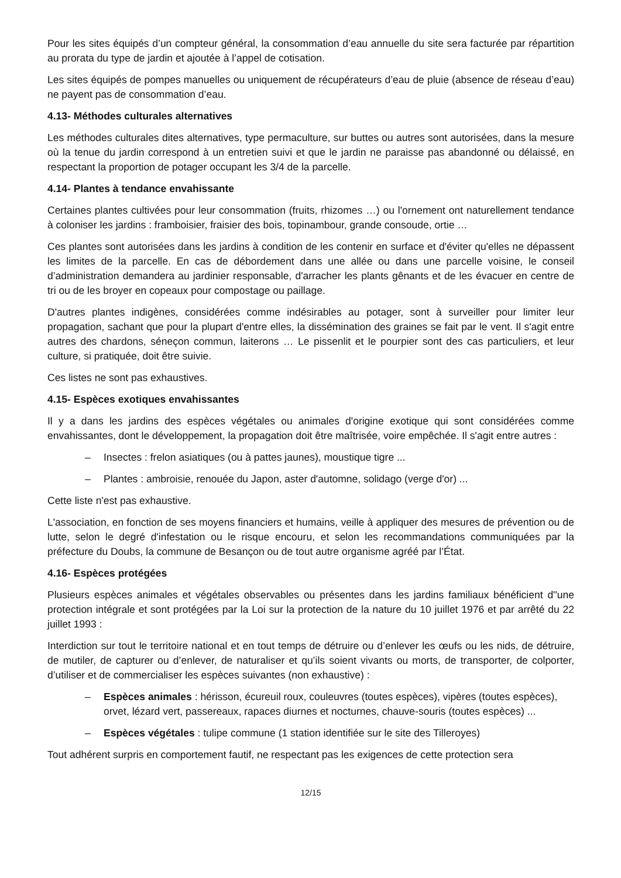Pour les sites équipés d’un compteur général, la consommation d’eau annuelle du site sera facturée par répartition au prorata du type de jardin et ajoutée à l’appel de cotisation.
Les sites équipés de pompes manuelles ou uniquement de récupérateurs d’eau de pluie (absence de réseau d’eau) ne payent pas de consommation d’eau.
4.13- Méthodes culturales alternatives
Les méthodes culturales dites alternatives, type permaculture, sur buttes ou autres sont autorisées, dans la mesure où la tenue du jardin correspond à un entretien suivi et que le jardin ne paraisse pas abandonné ou délaissé, en respectant la proportion de potager occupant les 3/4 de la parcelle.
4.14- Plantes à tendance envahissante
Certaines plantes cultivées pour leur consommation (fruits, rhizomes …) ou l'ornement ont naturellement tendance à coloniser les jardins : framboisier, fraisier des bois, topinambour, grande consoude, ortie …
Ces plantes sont autorisées dans les jardins à condition de les contenir en surface et d'éviter qu'elles ne dépassent les limites de la parcelle. En cas de débordement dans une allée ou dans une parcelle voisine, le conseil d’administration demandera au jardinier responsable, d'arracher les plants gênants et de les évacuer en centre de tri ou de les broyer en copeaux pour compostage ou paillage.
D'autres plantes indigènes, considérées comme indésirables au potager, sont à surveiller pour limiter leur propagation, sachant que pour la plupart d'entre elles, la dissémination des graines se fait par le vent. Il s'agit entre autres des chardons, séneçon commun, laiterons … Le pissenlit et le pourpier sont des cas particuliers, et leur culture, si pratiquée, doit être suivie.
Ces listes ne sont pas exhaustives.
4.15- Espèces exotiques envahissantes
Il y a dans les jardins des espèces végétales ou animales d'origine exotique qui sont considérées comme envahissantes, dont le développement, la propagation doit être maîtrisée, voire empêchée. Il s'agit entre autres :
– Insectes : frelon asiatiques (ou à pattes jaunes), moustique tigre ...
– Plantes : ambroisie, renouée du Japon, aster d'automne, solidago (verge d'or) ...
Cette liste n'est pas exhaustive.
L'association, en fonction de ses moyens financiers et humains, veille à appliquer des mesures de prévention ou de lutte, selon le degré d'infestation ou le risque encouru, et selon les recommandations communiquées par la préfecture du Doubs, la commune de Besançon ou de tout autre organisme agréé par l’État.
4.16- Espèces protégées
Plusieurs espèces animales et végétales observables ou présentes dans les jardins familiaux bénéficient d''une protection intégrale et sont protégées par la Loi sur la protection de la nature du 10 juillet 1976 et par arrêté du 22 juillet 1993 :
Interdiction sur tout le territoire national et en tout temps de détruire ou d’enlever les œufs ou les nids, de détruire, de mutiler, de capturer ou d’enlever, de naturaliser et qu’ils soient vivants ou morts, de transporter, de colporter, d’utiliser et de commercialiser les espèces suivantes (non exhaustive) :
– Espèces animales : hérisson, écureuil roux, couleuvres (toutes espèces), vipères (toutes espèces), orvet, lézard vert, passereaux, rapaces diurnes et nocturnes, chauve-souris (toutes espèces) ...
– Espèces végétales : tulipe commune (1 station identifiée sur le site des Tilleroyes)
Tout adhérent surpris en comportement fautif, ne respectant pas les exigences de cette protection sera
12/15